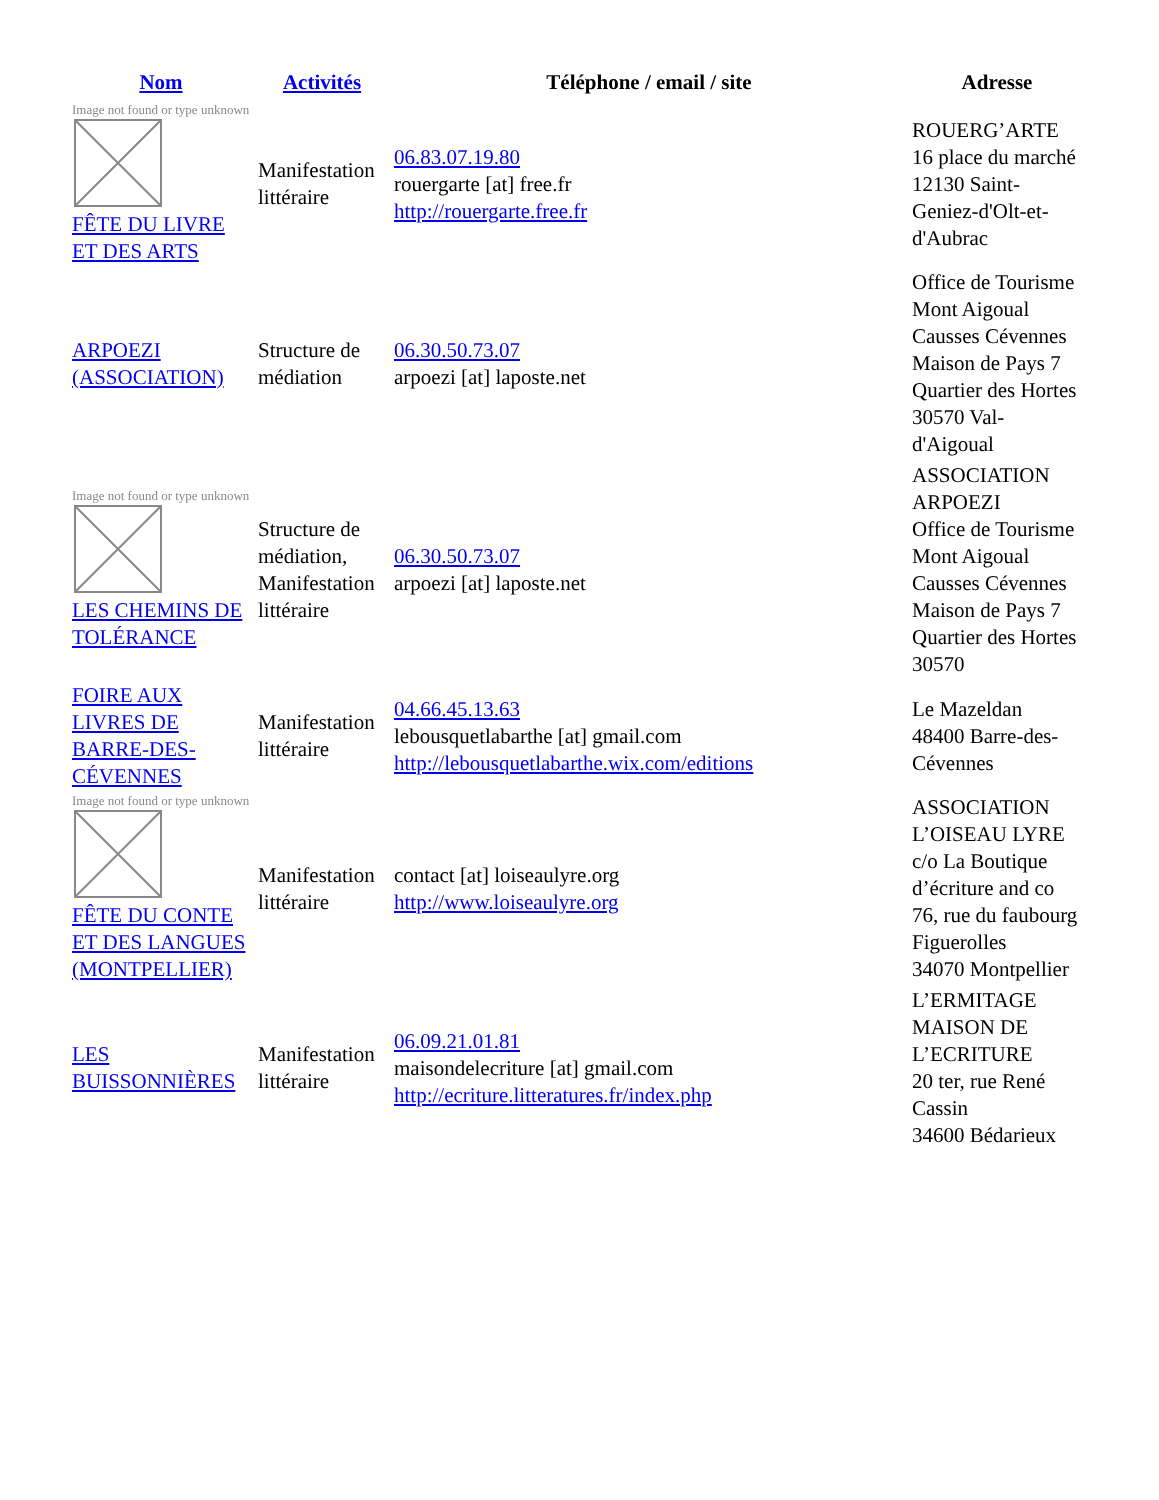| Nom | Activités | Téléphone / email / site | Adresse |
| --- | --- | --- | --- |
| Image not found or type unknown FÊTE DU LIVRE ET DES ARTS | Manifestation littéraire | 06.83.07.19.80 rouergarte [at] free.fr http://rouergarte.free.fr | ROUERG’ARTE 16 place du marché 12130 Saint-Geniez-d'Olt-et-d'Aubrac |
| ARPOEZI (ASSOCIATION) | Structure de médiation | 06.30.50.73.07 arpoezi [at] laposte.net | Office de Tourisme Mont Aigoual Causses Cévennes Maison de Pays 7 Quartier des Hortes 30570 Val-d'Aigoual |
| Image not found or type unknown LES CHEMINS DE TOLÉRANCE | Structure de médiation, Manifestation littéraire | 06.30.50.73.07 arpoezi [at] laposte.net | ASSOCIATION ARPOEZI Office de Tourisme Mont Aigoual Causses Cévennes Maison de Pays 7 Quartier des Hortes 30570 |
| FOIRE AUX LIVRES DE BARRE-DES-CÉVENNES | Manifestation littéraire | 04.66.45.13.63 lebousquetlabarthe [at] gmail.com http://lebousquetlabarthe.wix.com/editions | Le Mazeldan 48400 Barre-des-Cévennes |
| Image not found or type unknown FÊTE DU CONTE ET DES LANGUES (MONTPELLIER) | Manifestation littéraire | contact [at] loiseaulyre.org http://www.loiseaulyre.org | ASSOCIATION L’OISEAU LYRE c/o La Boutique d’écriture and co 76, rue du faubourg Figuerolles 34070 Montpellier |
| LES BUISSONNIÈRES | Manifestation littéraire | 06.09.21.01.81 maisondelecriture [at] gmail.com http://ecriture.litteratures.fr/index.php | L’ERMITAGE MAISON DE L’ECRITURE 20 ter, rue René Cassin 34600 Bédarieux |